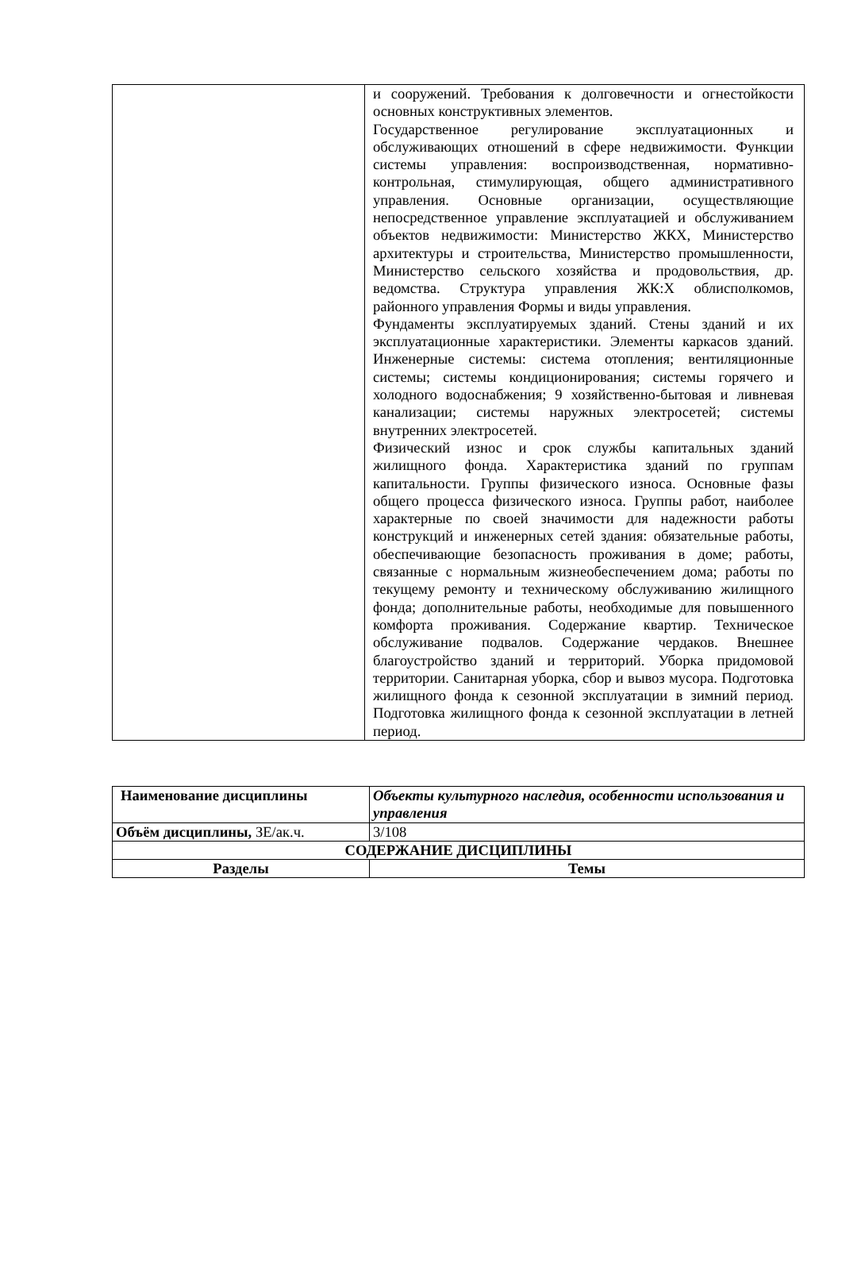| | и сооружений. Требования к долговечности и огнестойкости основных конструктивных элементов. Государственное регулирование эксплуатационных и обслуживающих отношений в сфере недвижимости. Функции системы управления: воспроизводственная, нормативно-контрольная, стимулирующая, общего административного управления. Основные организации, осуществляющие непосредственное управление эксплуатацией и обслуживанием объектов недвижимости: Министерство ЖКХ, Министерство архитектуры и строительства, Министерство промышленности, Министерство сельского хозяйства и продовольствия, др. ведомства. Структура управления ЖК:Х облисполкомов, районного управления Формы и виды управления. Фундаменты эксплуатируемых зданий. Стены зданий и их эксплуатационные характеристики. Элементы каркасов зданий. Инженерные системы: система отопления; вентиляционные системы; системы кондиционирования; системы горячего и холодного водоснабжения; 9 хозяйственно-бытовая и ливневая канализации; системы наружных электросетей; системы внутренних электросетей. Физический износ и срок службы капитальных зданий жилищного фонда. Характеристика зданий по группам капитальности. Группы физического износа. Основные фазы общего процесса физического износа. Группы работ, наиболее характерные по своей значимости для надежности работы конструкций и инженерных сетей здания: обязательные работы, обеспечивающие безопасность проживания в доме; работы, связанные с нормальным жизнеобеспечением дома; работы по текущему ремонту и техническому обслуживанию жилищного фонда; дополнительные работы, необходимые для повышенного комфорта проживания. Содержание квартир. Техническое обслуживание подвалов. Содержание чердаков. Внешнее благоустройство зданий и территорий. Уборка придомовой территории. Санитарная уборка, сбор и вывоз мусора. Подготовка жилищного фонда к сезонной эксплуатации в зимний период. Подготовка жилищного фонда к сезонной эксплуатации в летней период. |
| Наименование дисциплины | Объекты культурного наследия, особенности использования и управления |
| Объём дисциплины, ЗЕ/ак.ч. | 3/108 |
| СОДЕРЖАНИЕ ДИСЦИПЛИНЫ | |
| Разделы | Темы |